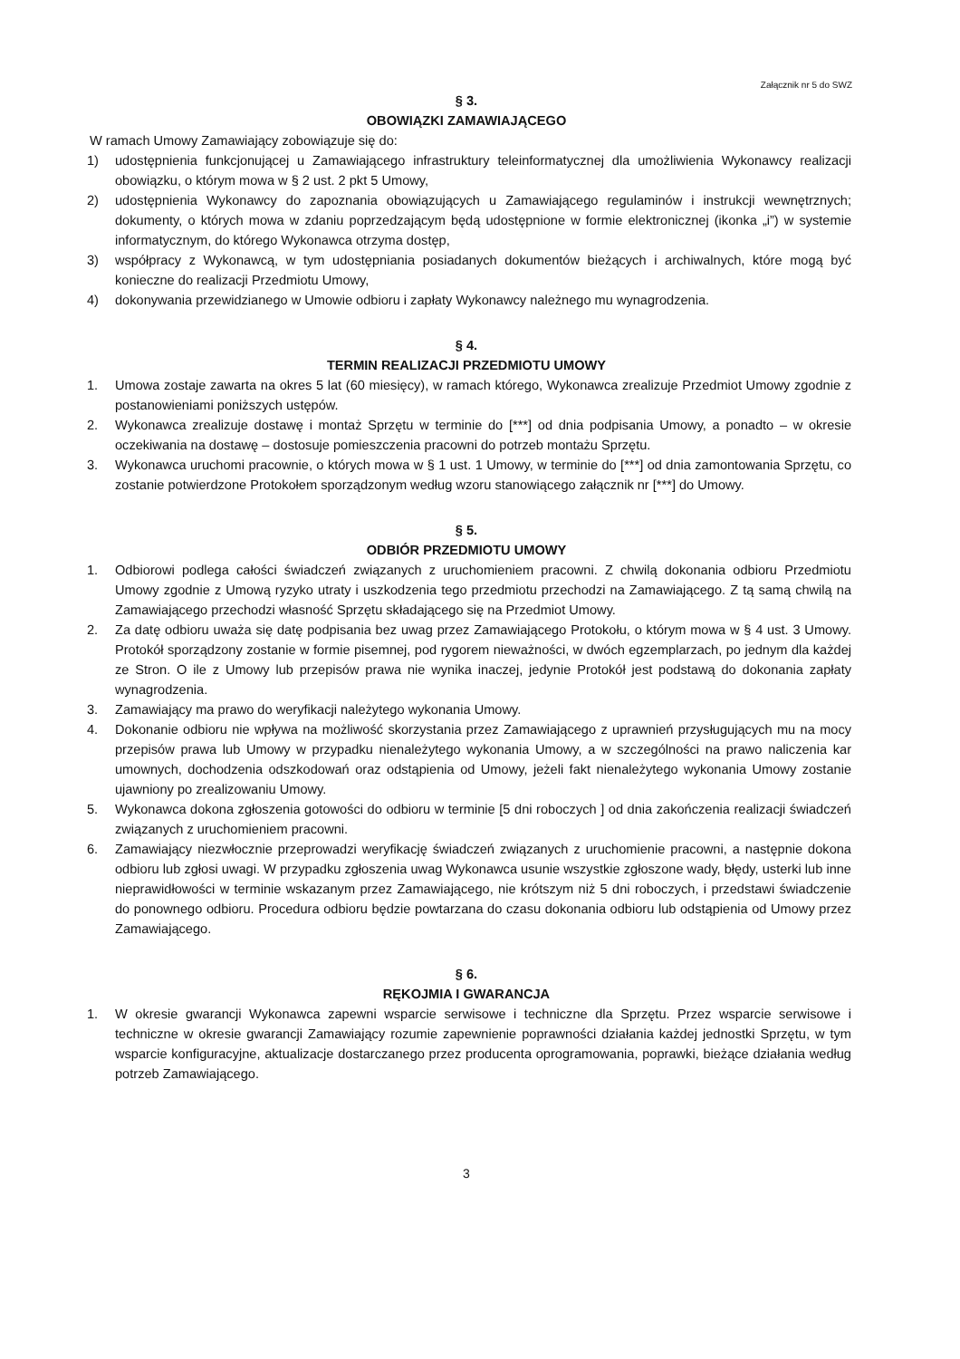Załącznik nr 5 do SWZ
§ 3.
OBOWIĄZKI ZAMAWIAJĄCEGO
W ramach Umowy Zamawiający zobowiązuje się do:
1) udostępnienia funkcjonującej u Zamawiającego infrastruktury teleinformatycznej dla umożliwienia Wykonawcy realizacji obowiązku, o którym mowa w § 2 ust. 2 pkt 5 Umowy,
2) udostępnienia Wykonawcy do zapoznania obowiązujących u Zamawiającego regulaminów i instrukcji wewnętrznych; dokumenty, o których mowa w zdaniu poprzedzającym będą udostępnione w formie elektronicznej (ikonka „i”) w systemie informatycznym, do którego Wykonawca otrzyma dostęp,
3) współpracy z Wykonawcą, w tym udostępniania posiadanych dokumentów bieżących i archiwalnych, które mogą być konieczne do realizacji Przedmiotu Umowy,
4) dokonywania przewidzianego w Umowie odbioru i zapłaty Wykonawcy należnego mu wynagrodzenia.
§ 4.
TERMIN REALIZACJI PRZEDMIOTU UMOWY
1. Umowa zostaje zawarta na okres 5 lat (60 miesięcy), w ramach którego, Wykonawca zrealizuje Przedmiot Umowy zgodnie z postanowieniami poniższych ustępów.
2. Wykonawca zrealizuje dostawę i montaż Sprzętu w terminie do [***] od dnia podpisania Umowy, a ponadto – w okresie oczekiwania na dostawę – dostosuje pomieszczenia pracowni do potrzeb montażu Sprzętu.
3. Wykonawca uruchomi pracownie, o których mowa w § 1 ust. 1 Umowy, w terminie do [***] od dnia zamontowania Sprzętu, co zostanie potwierdzone Protokołem sporządzonym według wzoru stanowiącego załącznik nr [***] do Umowy.
§ 5.
ODBIÓR PRZEDMIOTU UMOWY
1. Odbiorowi podlega całości świadczeń związanych z uruchomieniem pracowni. Z chwilą dokonania odbioru Przedmiotu Umowy zgodnie z Umową ryzyko utraty i uszkodzenia tego przedmiotu przechodzi na Zamawiającego. Z tą samą chwilą na Zamawiającego przechodzi własność Sprzętu składającego się na Przedmiot Umowy.
2. Za datę odbioru uważa się datę podpisania bez uwag przez Zamawiającego Protokołu, o którym mowa w § 4 ust. 3 Umowy. Protokół sporządzony zostanie w formie pisemnej, pod rygorem nieważności, w dwóch egzemplarzach, po jednym dla każdej ze Stron. O ile z Umowy lub przepisów prawa nie wynika inaczej, jedynie Protokół jest podstawą do dokonania zapłaty wynagrodzenia.
3. Zamawiający ma prawo do weryfikacji należytego wykonania Umowy.
4. Dokonanie odbioru nie wpływa na możliwość skorzystania przez Zamawiającego z uprawnień przysługujących mu na mocy przepisów prawa lub Umowy w przypadku nienależytego wykonania Umowy, a w szczególności na prawo naliczenia kar umownych, dochodzenia odszkodowań oraz odstąpienia od Umowy, jeżeli fakt nienależytego wykonania Umowy zostanie ujawniony po zrealizowaniu Umowy.
5. Wykonawca dokona zgłoszenia gotowości do odbioru w terminie [5 dni roboczych ] od dnia zakończenia realizacji świadczeń związanych z uruchomieniem pracowni.
6. Zamawiający niezwłocznie przeprowadzi weryfikację świadczeń związanych z uruchomienie pracowni, a następnie dokona odbioru lub zgłosi uwagi. W przypadku zgłoszenia uwag Wykonawca usunie wszystkie zgłoszone wady, błędy, usterki lub inne nieprawidłowości w terminie wskazanym przez Zamawiającego, nie krótszym niż 5 dni roboczych, i przedstawi świadczenie do ponownego odbioru. Procedura odbioru będzie powtarzana do czasu dokonania odbioru lub odstąpienia od Umowy przez Zamawiającego.
§ 6.
RĘKOJMIA I GWARANCJA
1. W okresie gwarancji Wykonawca zapewni wsparcie serwisowe i techniczne dla Sprzętu. Przez wsparcie serwisowe i techniczne w okresie gwarancji Zamawiający rozumie zapewnienie poprawności działania każdej jednostki Sprzętu, w tym wsparcie konfiguracyjne, aktualizacje dostarczanego przez producenta oprogramowania, poprawki, bieżące działania według potrzeb Zamawiającego.
3